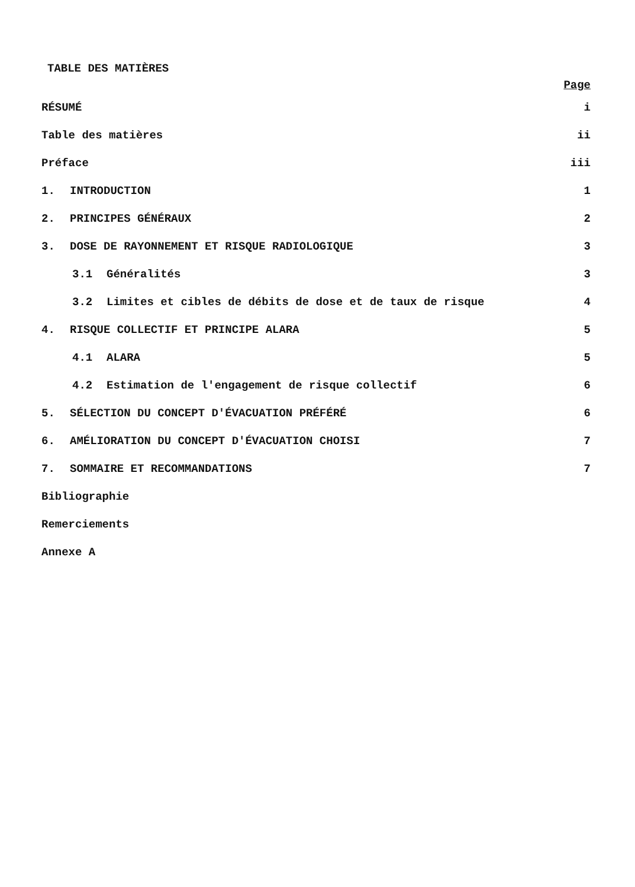TABLE DES MATIÈRES
Page
RÉSUMÉ i
Table des matières ii
Préface iii
1. INTRODUCTION 1
2. PRINCIPES GÉNÉRAUX 2
3. DOSE DE RAYONNEMENT ET RISQUE RADIOLOGIQUE 3
3.1 Généralités 3
3.2 Limites et cibles de débits de dose et de taux de risque 4
4. RISQUE COLLECTIF ET PRINCIPE ALARA 5
4.1 ALARA 5
4.2 Estimation de l'engagement de risque collectif 6
5. SÉLECTION DU CONCEPT D'ÉVACUATION PRÉFÉRÉ 6
6. AMÉLIORATION DU CONCEPT D'ÉVACUATION CHOISI 7
7. SOMMAIRE ET RECOMMANDATIONS 7
Bibliographie
Remerciements
Annexe A